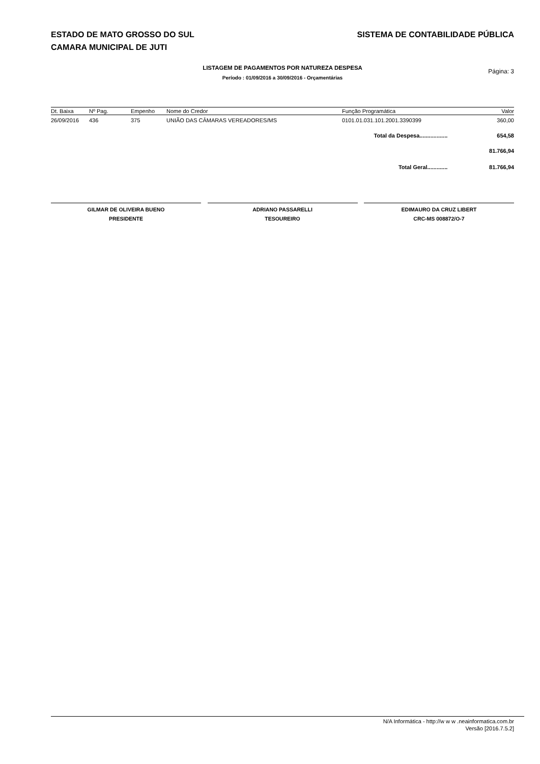ESTADO DE MATO GROSSO DO SUL SISTEMA DE CONTABILIDADE PÚBLICA
CAMARA MUNICIPAL DE JUTI
LISTAGEM DE PAGAMENTOS POR NATUREZA DESPESA
Período : 01/09/2016 a 30/09/2016 - Orçamentárias
Página: 3
| Dt. Baixa | Nº Pag. | Empenho | Nome do Credor | Função Programática | Valor |
| --- | --- | --- | --- | --- | --- |
| 26/09/2016 | 436 | 375 | UNIÃO DAS CÂMARAS VEREADORES/MS | 0101.01.031.101.2001.3390399 | 360,00 |
| Total da Despesa.................. | | | | | 654,58 |
| | | | | | 81.766,94 |
| Total Geral............. | | | | | 81.766,94 |
GILMAR DE OLIVEIRA BUENO
PRESIDENTE
ADRIANO PASSARELLI
TESOUREIRO
EDIMAURO DA CRUZ LIBERT
CRC-MS 008872/O-7
N/A Informática - http://w w w .neainformatica.com.br
Versão [2016.7.5.2]